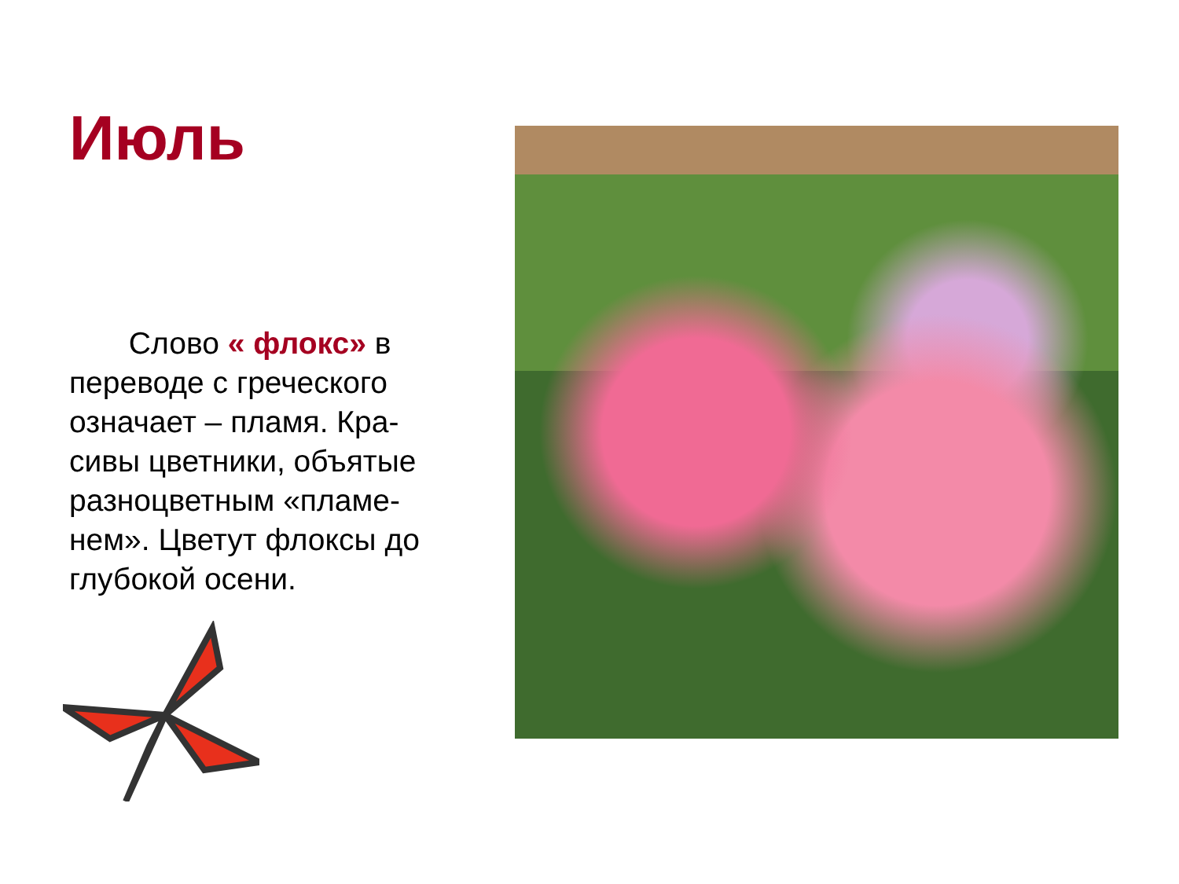Июль
Слово « флокс» в переводе с греческого означает – пламя. Кра-сивы цветники, объятые разноцветным «пламе-нем». Цветут флоксы до глубокой осени.